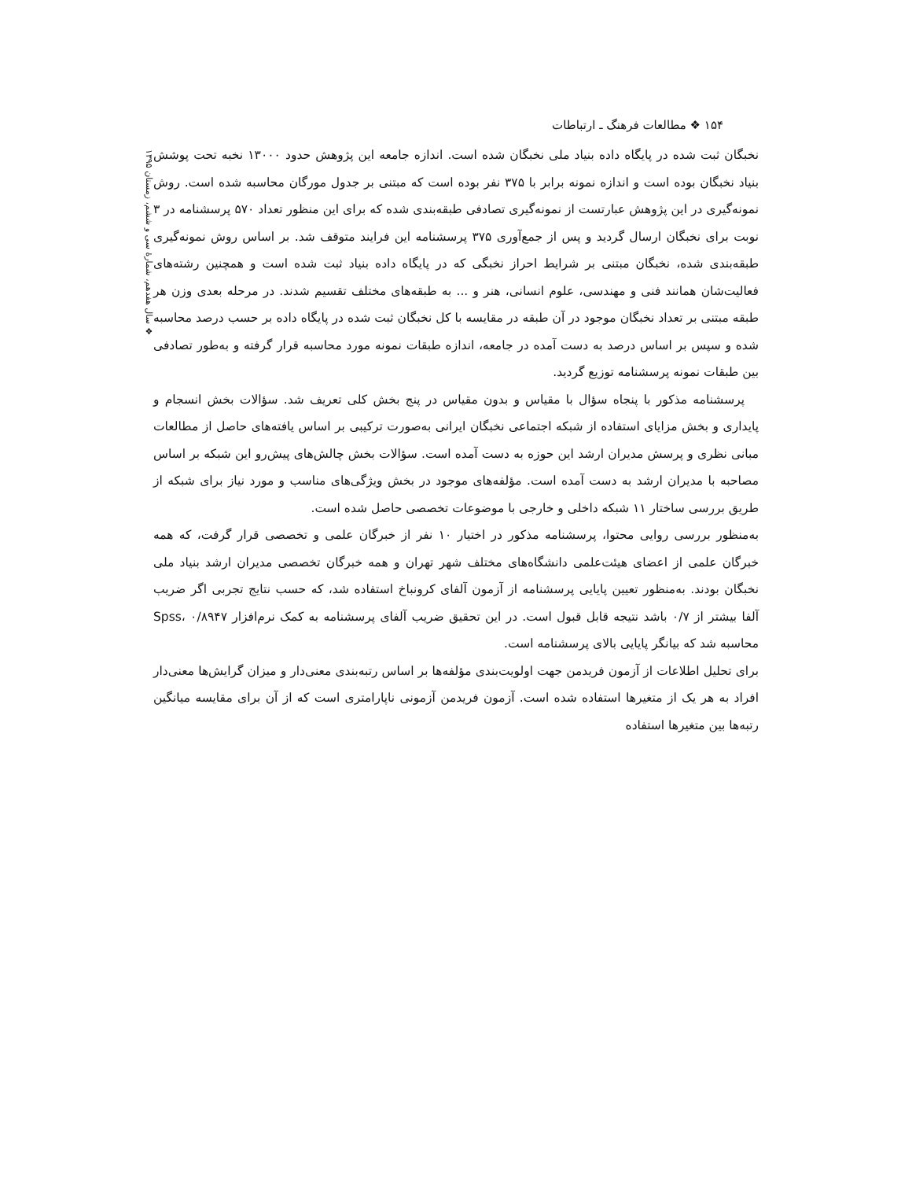۱۵۴ ❖ مطالعات فرهنگ ـ ارتباطات
❖ سال هفدهم، شمارهٔ سی و ششم، زمستان ۱۳۹۵
نخبگان ثبت شده در پایگاه داده بنیاد ملی نخبگان شده است. اندازه جامعه این پژوهش حدود ۱۳۰۰۰ نخبه تحت پوشش بنیاد نخبگان بوده است و اندازه نمونه برابر با ۳۷۵ نفر بوده است که مبتنی بر جدول مورگان محاسبه شده است. روش نمونه‌گیری در این پژوهش عبارتست از نمونه‌گیری تصادفی طبقه‌بندی شده که برای این منظور تعداد ۵۷۰ پرسشنامه در ۳ نوبت برای نخبگان ارسال گردید و پس از جمع‌آوری ۳۷۵ پرسشنامه این فرایند متوقف شد. بر اساس روش نمونه‌گیری طبقه‌بندی شده، نخبگان مبتنی بر شرایط احراز نخبگی که در پایگاه داده بنیاد ثبت شده است و همچنین رشته‌های فعالیت‌شان همانند فنی و مهندسی، علوم انسانی، هنر و ... به طبقه‌های مختلف تقسیم شدند. در مرحله بعدی وزن هر طبقه مبتنی بر تعداد نخبگان موجود در آن طبقه در مقایسه با کل نخبگان ثبت شده در پایگاه داده بر حسب درصد محاسبه شده و سپس بر اساس درصد به دست آمده در جامعه، اندازه طبقات نمونه مورد محاسبه قرار گرفته و به‌طور تصادفی بین طبقات نمونه پرسشنامه توزیع گردید.
پرسشنامه مذکور با پنجاه سؤال با مقیاس و بدون مقیاس در پنج بخش کلی تعریف شد. سؤالات بخش انسجام و پایداری و بخش مزایای استفاده از شبکه اجتماعی نخبگان ایرانی به‌صورت ترکیبی بر اساس یافته‌های حاصل از مطالعات مبانی نظری و پرسش مدیران ارشد این حوزه به دست آمده است. سؤالات بخش چالش‌های پیش‌رو این شبکه بر اساس مصاحبه با مدیران ارشد به دست آمده است. مؤلفه‌های موجود در بخش ویژگی‌های مناسب و مورد نیاز برای شبکه از طریق بررسی ساختار ۱۱ شبکه داخلی و خارجی با موضوعات تخصصی حاصل شده است.
به‌منظور بررسی روایی محتوا، پرسشنامه مذکور در اختیار ۱۰ نفر از خبرگان علمی و تخصصی قرار گرفت، که همه خبرگان علمی از اعضای هیئت‌علمی دانشگاه‌های مختلف شهر تهران و همه خبرگان تخصصی مدیران ارشد بنیاد ملی نخبگان بودند. به‌منظور تعیین پایایی پرسشنامه از آزمون آلفای کرونباخ استفاده شد، که حسب نتایج تجربی اگر ضریب آلفا بیشتر از ۰/۷ باشد نتیجه قابل قبول است. در این تحقیق ضریب آلفای پرسشنامه به کمک نرم‌افزار Spss، ۰/۸۹۴۷ محاسبه شد که بیانگر پایایی بالای پرسشنامه است.
برای تحلیل اطلاعات از آزمون فریدمن جهت اولویت‌بندی مؤلفه‌ها بر اساس رتبه‌بندی معنی‌دار و میزان گرایش‌ها معنی‌دار افراد به هر یک از متغیرها استفاده شده است. آزمون فریدمن آزمونی ناپارامتری است که از آن برای مقایسه میانگین رتبه‌ها بین متغیرها استفاده